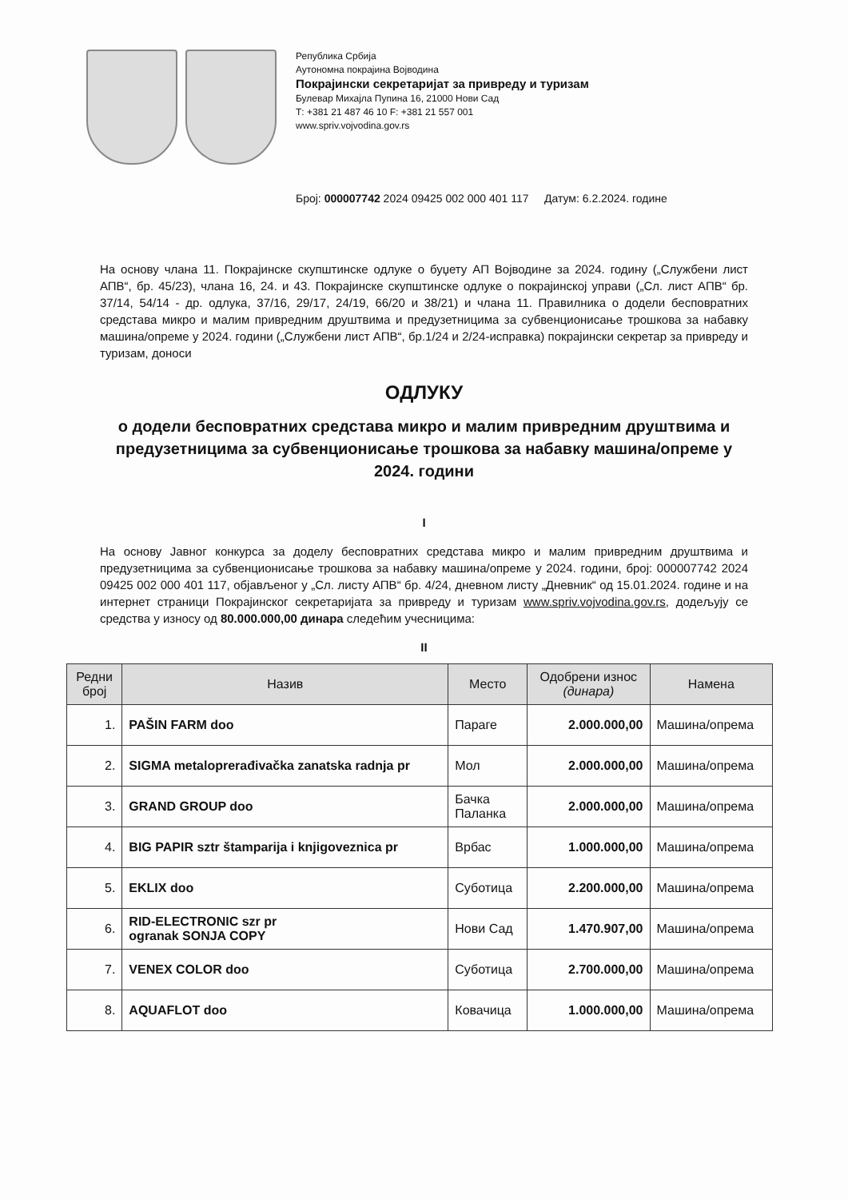Република Србија
Аутономна покрајина Војводина
Покрајински секретаријат за привреду и туризам
Булевар Михајла Пупина 16, 21000 Нови Сад
Т: +381 21 487 46 10 F: +381 21 557 001
www.spriv.vojvodina.gov.rs
Број: 000007742 2024 09425 002 000 401 117 Датум: 6.2.2024. године
На основу члана 11. Покрајинске скупштинске одлуке о буџету АП Војводине за 2024. годину („Службени лист АПВ“, бр. 45/23), члана 16, 24. и 43. Покрајинске скупштинске одлуке о покрајинској управи („Сл. лист АПВ“ бр. 37/14, 54/14 - др. одлука, 37/16, 29/17, 24/19, 66/20 и 38/21) и члана 11. Правилника о додели бесповратних средстава микро и малим привредним друштвима и предузетницима за субвенционисање трошкова за набавку машина/опреме у 2024. години („Службени лист АПВ“, бр.1/24 и 2/24-исправка) покрајински секретар за привреду и туризам, доноси
ОДЛУКУ
о додели бесповратних средстава микро и малим привредним друштвима и предузетницима за субвенционисање трошкова за набавку машина/опреме у 2024. години
I
На основу Јавног конкурса за доделу бесповратних средстава микро и малим привредним друштвима и предузетницима за субвенционисање трошкова за набавку машина/опреме у 2024. години, број: 000007742 2024 09425 002 000 401 117, објављеног у „Сл. листу АПВ“ бр. 4/24, дневном листу „Дневник“ од 15.01.2024. године и на интернет страници Покрајинског секретаријата за привреду и туризам www.spriv.vojvodina.gov.rs, додељују се средства у износу од 80.000.000,00 динара следећим учесницима:
II
| Редни број | Назив | Место | Одобрени износ (динара) | Намена |
| --- | --- | --- | --- | --- |
| 1. | PAŠIN FARM doo | Параге | 2.000.000,00 | Машина/опрема |
| 2. | SIGMA metaloprerađivačka zanatska radnja pr | Мол | 2.000.000,00 | Машина/опрема |
| 3. | GRAND GROUP doo | Бачка Паланка | 2.000.000,00 | Машина/опрема |
| 4. | BIG PAPIR sztr štamparija i knjigoveznica pr | Врбас | 1.000.000,00 | Машина/опрема |
| 5. | EKLIX doo | Суботица | 2.200.000,00 | Машина/опрема |
| 6. | RID-ELECTRONIC szr pr ogranak SONJA COPY | Нови Сад | 1.470.907,00 | Машина/опрема |
| 7. | VENEX COLOR doo | Суботица | 2.700.000,00 | Машина/опрема |
| 8. | AQUAFLOT doo | Ковачица | 1.000.000,00 | Машина/опрема |